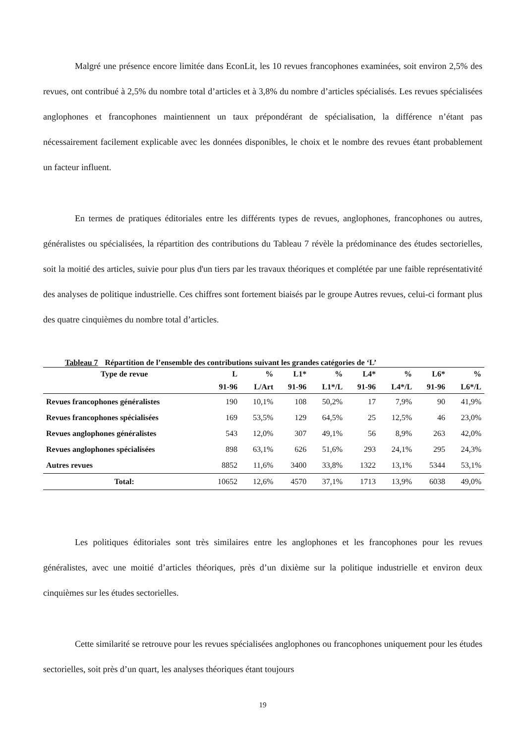Malgré une présence encore limitée dans EconLit, les 10 revues francophones examinées, soit environ 2,5% des revues, ont contribué à 2,5% du nombre total d’articles et à 3,8% du nombre d’articles spécialisés. Les revues spécialisées anglophones et francophones maintiennent un taux prépondérant de spécialisation, la différence n’étant pas nécessairement facilement explicable avec les données disponibles, le choix et le nombre des revues étant probablement un facteur influent.
En termes de pratiques éditoriales entre les différents types de revues, anglophones, francophones ou autres, généralistes ou spécialisées, la répartition des contributions du Tableau 7 révèle la prédominance des études sectorielles, soit la moitié des articles, suivie pour plus d'un tiers par les travaux théoriques et complétée par une faible représentativité des analyses de politique industrielle. Ces chiffres sont fortement biaisés par le groupe Autres revues, celui-ci formant plus des quatre cinquièmes du nombre total d’articles.
Tableau 7 Répartition de l’ensemble des contributions suivant les grandes catégories de ‘L’
| Type de revue | L | % | L1* | % | L4* | % | L6* | % |
| --- | --- | --- | --- | --- | --- | --- | --- | --- |
| | 91-96 | L/Art | 91-96 | L1*/L | 91-96 | L4*/L | 91-96 | L6*/L |
| Revues francophones généralistes | 190 | 10,1% | 108 | 50,2% | 17 | 7,9% | 90 | 41,9% |
| Revues francophones spécialisées | 169 | 53,5% | 129 | 64,5% | 25 | 12,5% | 46 | 23,0% |
| Revues anglophones généralistes | 543 | 12,0% | 307 | 49,1% | 56 | 8,9% | 263 | 42,0% |
| Revues anglophones spécialisées | 898 | 63,1% | 626 | 51,6% | 293 | 24,1% | 295 | 24,3% |
| Autres revues | 8852 | 11,6% | 3400 | 33,8% | 1322 | 13,1% | 5344 | 53,1% |
| Total: | 10652 | 12,6% | 4570 | 37,1% | 1713 | 13,9% | 6038 | 49,0% |
Les politiques éditoriales sont très similaires entre les anglophones et les francophones pour les revues généralistes, avec une moitié d’articles théoriques, près d’un dixième sur la politique industrielle et environ deux cinquièmes sur les études sectorielles.
Cette similarité se retrouve pour les revues spécialisées anglophones ou francophones uniquement pour les études sectorielles, soit près d’un quart, les analyses théoriques étant toujours
19